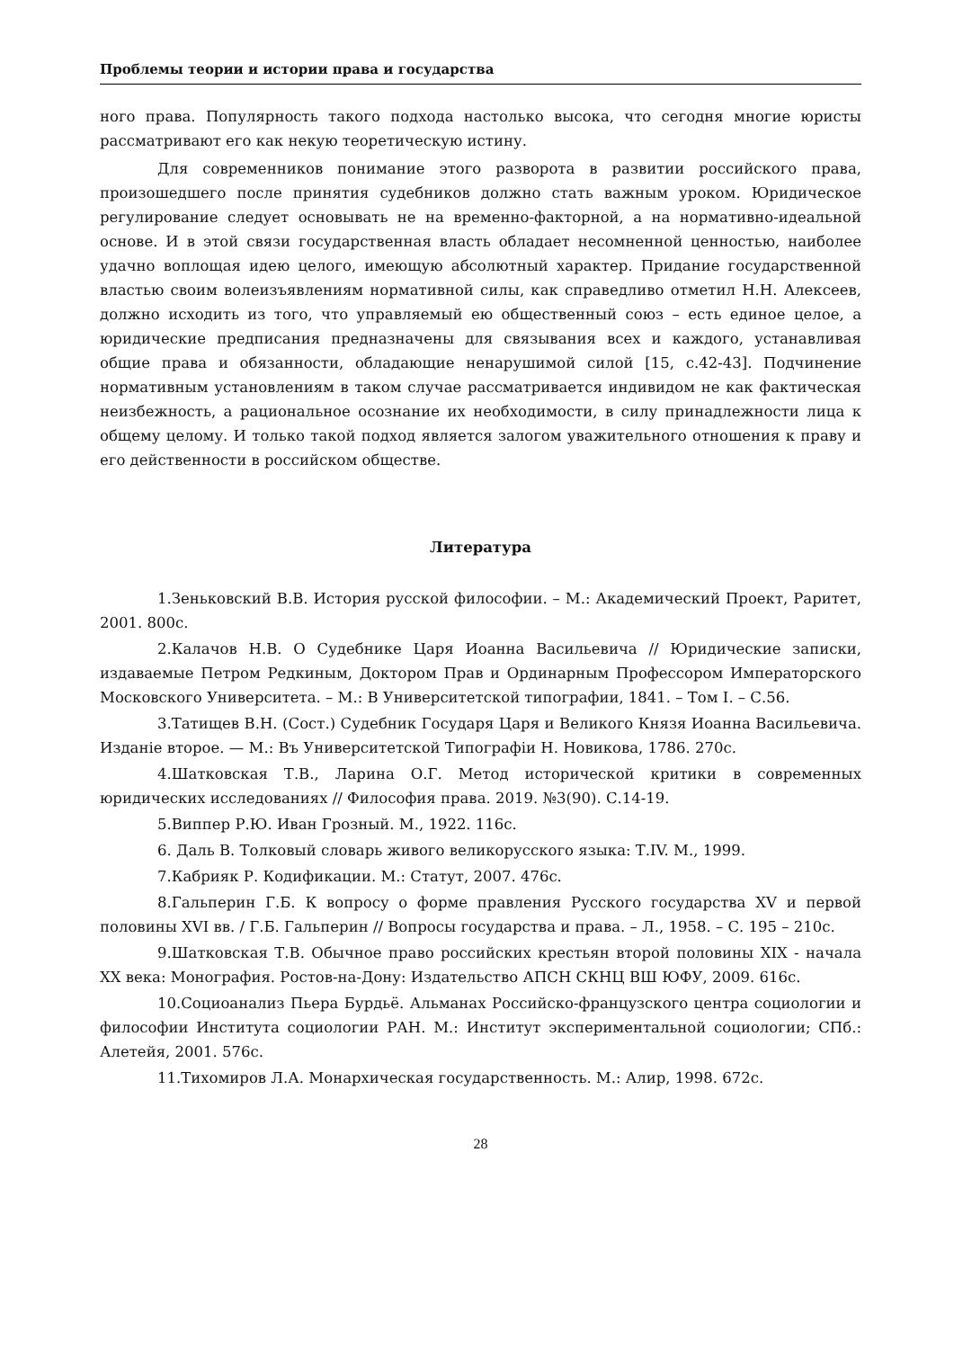Проблемы теории и истории права и государства
ного права. Популярность такого подхода настолько высока, что сегодня многие юристы рассматривают его как некую теоретическую истину.
Для современников понимание этого разворота в развитии российского права, произошедшего после принятия судебников должно стать важным уроком. Юридическое регулирование следует основывать не на временно-факторной, а на нормативно-идеальной основе. И в этой связи государственная власть обладает несомненной ценностью, наиболее удачно воплощая идею целого, имеющую абсолютный характер. Придание государственной властью своим волеизъявлениям нормативной силы, как справедливо отметил Н.Н. Алексеев, должно исходить из того, что управляемый ею общественный союз – есть единое целое, а юридические предписания предназначены для связывания всех и каждого, устанавливая общие права и обязанности, обладающие ненарушимой силой [15, с.42-43]. Подчинение нормативным установлениям в таком случае рассматривается индивидом не как фактическая неизбежность, а рациональное осознание их необходимости, в силу принадлежности лица к общему целому. И только такой подход является залогом уважительного отношения к праву и его действенности в российском обществе.
Литература
1.Зеньковский В.В. История русской философии. – М.: Академический Проект, Раритет, 2001. 800с.
2.Калачов Н.В. О Судебнике Царя Иоанна Васильевича // Юридические записки, издаваемые Петром Редкиным, Доктором Прав и Ординарным Профессором Императорского Московского Университета. – М.: В Университетской типографии, 1841. – Том I. – С.56.
3.Татищев В.Н. (Сост.) Судебник Государя Царя и Великого Князя Иоанна Васильевича. Изданіе второе. — М.: Въ Университетской Типографіи Н. Новикова, 1786. 270с.
4.Шатковская Т.В., Ларина О.Г. Метод исторической критики в современных юридических исследованиях // Философия права. 2019. №3(90). С.14-19.
5.Виппер Р.Ю. Иван Грозный. М., 1922. 116с.
6. Даль В. Толковый словарь живого великорусского языка: Т.IV. М., 1999.
7.Кабрияк Р. Кодификации. М.: Статут, 2007. 476с.
8.Гальперин Г.Б. К вопросу о форме правления Русского государства XV и первой половины XVI вв. / Г.Б. Гальперин // Вопросы государства и права. – Л., 1958. – С. 195 – 210с.
9.Шатковская Т.В. Обычное право российских крестьян второй половины XIX - начала XX века: Монография. Ростов-на-Дону: Издательство АПСН СКНЦ ВШ ЮФУ, 2009. 616с.
10.Социоанализ Пьера Бурдьё. Альманах Российско-французского центра социологии и философии Института социологии РАН. М.: Институт экспериментальной социологии; СПб.: Алетейя, 2001. 576с.
11.Тихомиров Л.А. Монархическая государственность. М.: Алир, 1998. 672с.
28